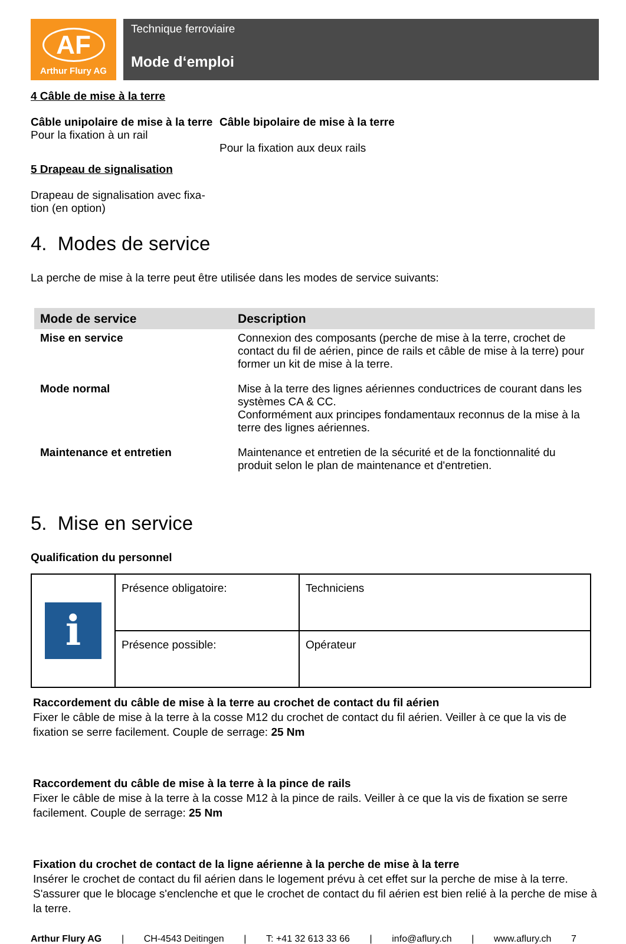AF
Arthur Flury AG
Technique ferroviaire
Mode d‘emploi
4 Câble de mise à la terre
Câble unipolaire de mise à la terre
Pour la fixation à un rail
Câble bipolaire de mise à la terre
Pour la fixation aux deux rails
5 Drapeau de signalisation
Drapeau de signalisation avec fixa-tion (en option)
4. Modes de service
La perche de mise à la terre peut être utilisée dans les modes de service suivants:
| Mode de service | Description |
| --- | --- |
| Mise en service | Connexion des composants (perche de mise à la terre, crochet de contact du fil de aérien, pince de rails et câble de mise à la terre) pour former un kit de mise à la terre. |
| Mode normal | Mise à la terre des lignes aériennes conductrices de courant dans les systèmes CA & CC. Conformément aux principes fondamentaux reconnus de la mise à la terre des lignes aériennes. |
| Maintenance et entretien | Maintenance et entretien de la sécurité et de la fonctionnalité du produit selon le plan de maintenance et d'entretien. |
5. Mise en service
Qualification du personnel
| i | Présence obligatoire: | Techniciens |
| | Présence possible: | Opérateur |
Raccordement du câble de mise à la terre au crochet de contact du fil aérien
Fixer le câble de mise à la terre à la cosse M12 du crochet de contact du fil aérien. Veiller à ce que la vis de fixation se serre facilement. Couple de serrage: 25 Nm
Raccordement du câble de mise à la terre à la pince de rails
Fixer le câble de mise à la terre à la cosse M12 à la pince de rails. Veiller à ce que la vis de fixation se serre facilement. Couple de serrage: 25 Nm
Fixation du crochet de contact de la ligne aérienne à la perche de mise à la terre
Insérer le crochet de contact du fil aérien dans le logement prévu à cet effet sur la perche de mise à la terre. S'assurer que le blocage s'enclenche et que le crochet de contact du fil aérien est bien relié à la perche de mise à la terre.
Arthur Flury AG | CH-4543 Deitingen | T: +41 32 613 33 66 | info@aflury.ch | www.aflury.ch 7